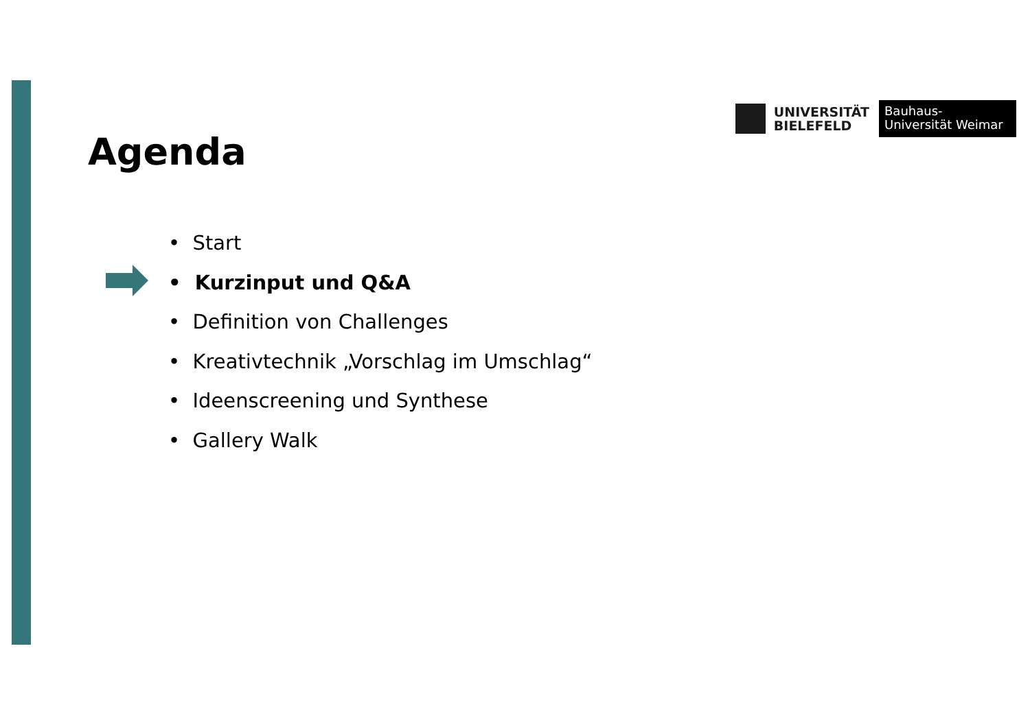UNIVERSITÄT
BIELEFELD
Bauhaus-Universität Weimar
Agenda
• Start
• Kurzinput und Q&A
• Definition von Challenges
• Kreativtechnik „Vorschlag im Umschlag“
• Ideenscreening und Synthese
• Gallery Walk